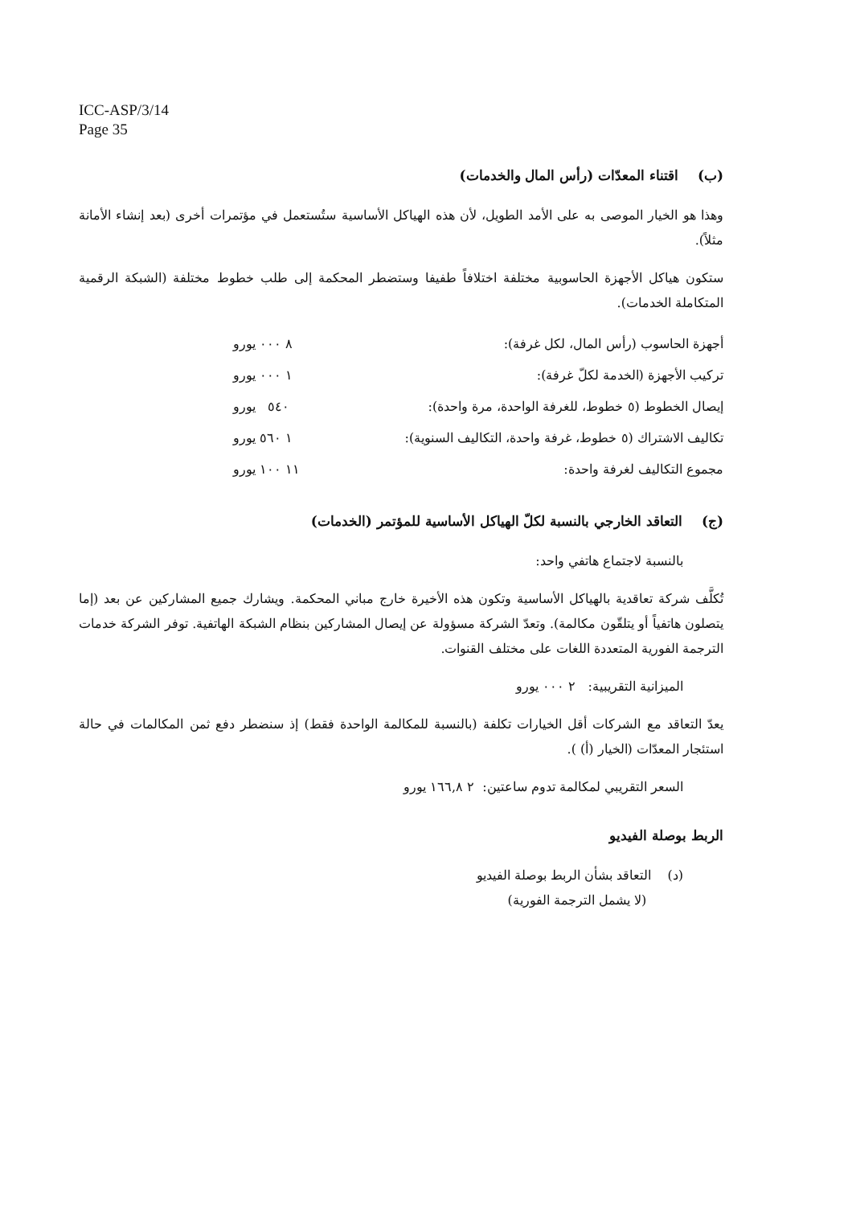ICC-ASP/3/14
Page 35
(ب) اقتناء المعدّات (رأس المال والخدمات)
وهذا هو الخيار الموصى به على الأمد الطويل، لأن هذه الهياكل الأساسية ستُستعمل في مؤتمرات أخرى (بعد إنشاء الأمانة مثلاً).
ستكون هياكل الأجهزة الحاسوبية مختلفة اختلافاً طفيفا وستضطر المحكمة إلى طلب خطوط مختلفة (الشبكة الرقمية المتكاملة الخدمات).
| أجهزة الحاسوب (رأس المال، لكل غرفة): | ٨ ٠٠٠ يورو |
| تركيب الأجهزة (الخدمة لكلّ غرفة): | ١ ٠٠٠ يورو |
| إيصال الخطوط (٥ خطوط، للغرفة الواحدة، مرة واحدة): | ٥٤٠ يورو |
| تكاليف الاشتراك (٥ خطوط، غرفة واحدة، التكاليف السنوية): | ١ ٥٦٠ يورو |
| مجموع التكاليف لغرفة واحدة: | ١١ ١٠٠ يورو |
(ج) التعاقد الخارجي بالنسبة لكلّ الهياكل الأساسية للمؤتمر (الخدمات)
بالنسبة لاجتماع هاتفي واحد:
تُكلَّف شركة تعاقدية بالهياكل الأساسية وتكون هذه الأخيرة خارج مباني المحكمة. ويشارك جميع المشاركين عن بعد (إما يتصلون هاتفياً أو يتلقّون مكالمة). وتعدّ الشركة مسؤولة عن إيصال المشاركين بنظام الشبكة الهاتفية. توفر الشركة خدمات الترجمة الفورية المتعددة اللغات على مختلف القنوات.
الميزانية التقريبية: ٢ ٠٠٠ يورو
يعدّ التعاقد مع الشركات أقل الخيارات تكلفة (بالنسبة للمكالمة الواحدة فقط) إذ سنضطر دفع ثمن المكالمات في حالة استئجار المعدّات (الخيار (أ) ).
السعر التقريبي لمكالمة تدوم ساعتين: ٢ ١٦٦,٨ يورو
الربط بوصلة الفيديو
(د) التعاقد بشأن الربط بوصلة الفيديو
(لا يشمل الترجمة الفورية)